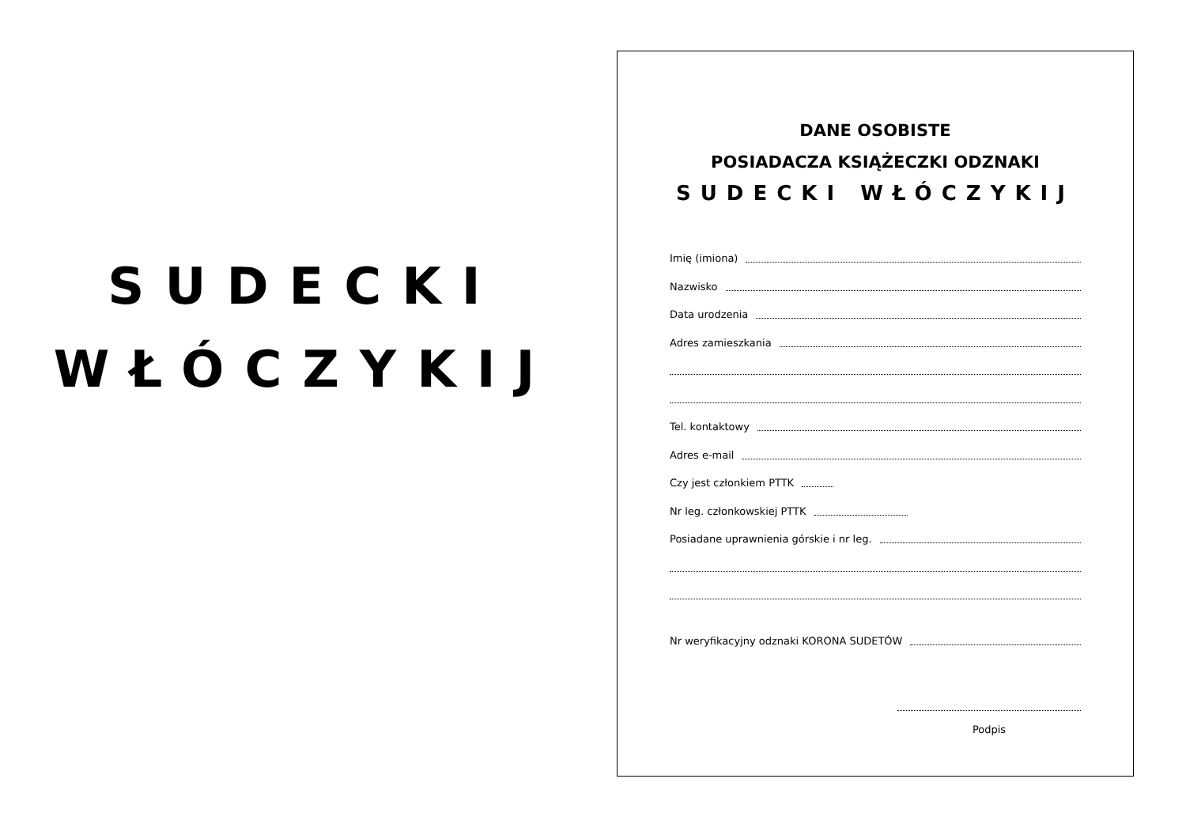SUDECKI
WŁÓCZYKIJ
DANE OSOBISTE
POSIADACZA KSIĄŻECZKI ODZNAKI
SUDECKI WŁÓCZYKIJ
Imię (imiona)
Nazwisko
Data urodzenia
Adres zamieszkania
Tel. kontaktowy
Adres e-mail
Czy jest członkiem PTTK
Nr leg. członkowskiej PTTK
Posiadane uprawnienia górskie i nr leg.
Nr weryfikacyjny odznaki KORONA SUDETÓW
Podpis